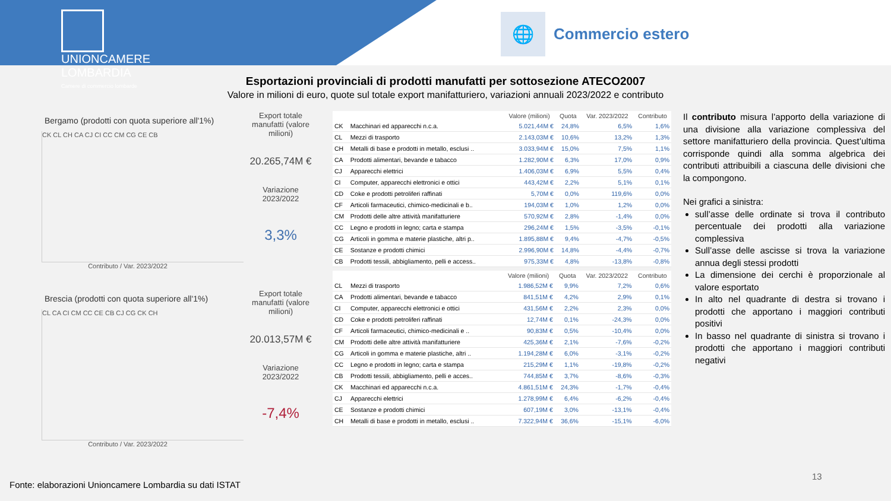UNIONCAMERE
LOMBARDIA
Camere di commercio lombarde
🌐
Commercio estero
Esportazioni provinciali di prodotti manufatti per sottosezione ATECO2007
Valore in milioni di euro, quote sul totale export manifatturiero, variazioni annuali 2023/2022 e contributo
Bergamo (prodotti con quota superiore all'1%)
CK CL CH CA CJ CI CC CM CG CE CB
Contributo / Var. 2023/2022
Export totale manufatti (valore milioni)
20.265,74M €
Variazione 2023/2022
3,3%
Brescia (prodotti con quota superiore all'1%)
CL CA CI CM CC CE CB CJ CG CK CH
Contributo / Var. 2023/2022
Export totale manufatti (valore milioni)
20.013,57M €
Variazione 2023/2022
-7,4%
| | | Valore (milioni) | Quota | Var. 2023/2022 | Contributo |
| --- | --- | --- | --- | --- | --- |
| CK | Macchinari ed apparecchi n.c.a. | 5.021,44M € | 24,8% | 6,5% | 1,6% |
| CL | Mezzi di trasporto | 2.143,03M € | 10,6% | 13,2% | 1,3% |
| CH | Metalli di base e prodotti in metallo, esclusi .. | 3.033,94M € | 15,0% | 7,5% | 1,1% |
| CA | Prodotti alimentari, bevande e tabacco | 1.282,90M € | 6,3% | 17,0% | 0,9% |
| CJ | Apparecchi elettrici | 1.406,03M € | 6,9% | 5,5% | 0,4% |
| CI | Computer, apparecchi elettronici e ottici | 443,42M € | 2,2% | 5,1% | 0,1% |
| CD | Coke e prodotti petroliferi raffinati | 5,70M € | 0,0% | 119,6% | 0,0% |
| CF | Articoli farmaceutici, chimico-medicinali e b.. | 194,03M € | 1,0% | 1,2% | 0,0% |
| CM | Prodotti delle altre attività manifatturiere | 570,92M € | 2,8% | -1,4% | 0,0% |
| CC | Legno e prodotti in legno; carta e stampa | 296,24M € | 1,5% | -3,5% | -0,1% |
| CG | Articoli in gomma e materie plastiche, altri p.. | 1.895,88M € | 9,4% | -4,7% | -0,5% |
| CE | Sostanze e prodotti chimici | 2.996,90M € | 14,8% | -4,4% | -0,7% |
| CB | Prodotti tessili, abbigliamento, pelli e access.. | 975,33M € | 4,8% | -13,8% | -0,8% |
| | | Valore (milioni) | Quota | Var. 2023/2022 | Contributo |
| --- | --- | --- | --- | --- | --- |
| CL | Mezzi di trasporto | 1.986,52M € | 9,9% | 7,2% | 0,6% |
| CA | Prodotti alimentari, bevande e tabacco | 841,51M € | 4,2% | 2,9% | 0,1% |
| CI | Computer, apparecchi elettronici e ottici | 431,56M € | 2,2% | 2,3% | 0,0% |
| CD | Coke e prodotti petroliferi raffinati | 12,74M € | 0,1% | -24,3% | 0,0% |
| CF | Articoli farmaceutici, chimico-medicinali e .. | 90,83M € | 0,5% | -10,4% | 0,0% |
| CM | Prodotti delle altre attività manifatturiere | 425,36M € | 2,1% | -7,6% | -0,2% |
| CG | Articoli in gomma e materie plastiche, altri .. | 1.194,28M € | 6,0% | -3,1% | -0,2% |
| CC | Legno e prodotti in legno; carta e stampa | 215,29M € | 1,1% | -19,8% | -0,2% |
| CB | Prodotti tessili, abbigliamento, pelli e acces.. | 744,85M € | 3,7% | -8,6% | -0,3% |
| CK | Macchinari ed apparecchi n.c.a. | 4.861,51M € | 24,3% | -1,7% | -0,4% |
| CJ | Apparecchi elettrici | 1.278,99M € | 6,4% | -6,2% | -0,4% |
| CE | Sostanze e prodotti chimici | 607,19M € | 3,0% | -13,1% | -0,4% |
| CH | Metalli di base e prodotti in metallo, esclusi .. | 7.322,94M € | 36,6% | -15,1% | -6,0% |
Il contributo misura l’apporto della variazione di una divisione alla variazione complessiva del settore manifatturiero della provincia. Quest’ultima corrisponde quindi alla somma algebrica dei contributi attribuibili a ciascuna delle divisioni che la compongono.
Nei grafici a sinistra:
sull’asse delle ordinate si trova il contributo percentuale dei prodotti alla variazione complessiva
Sull’asse delle ascisse si trova la variazione annua degli stessi prodotti
La dimensione dei cerchi è proporzionale al valore esportato
In alto nel quadrante di destra si trovano i prodotti che apportano i maggiori contributi positivi
In basso nel quadrante di sinistra si trovano i prodotti che apportano i maggiori contributi negativi
Fonte: elaborazioni Unioncamere Lombardia su dati ISTAT
13